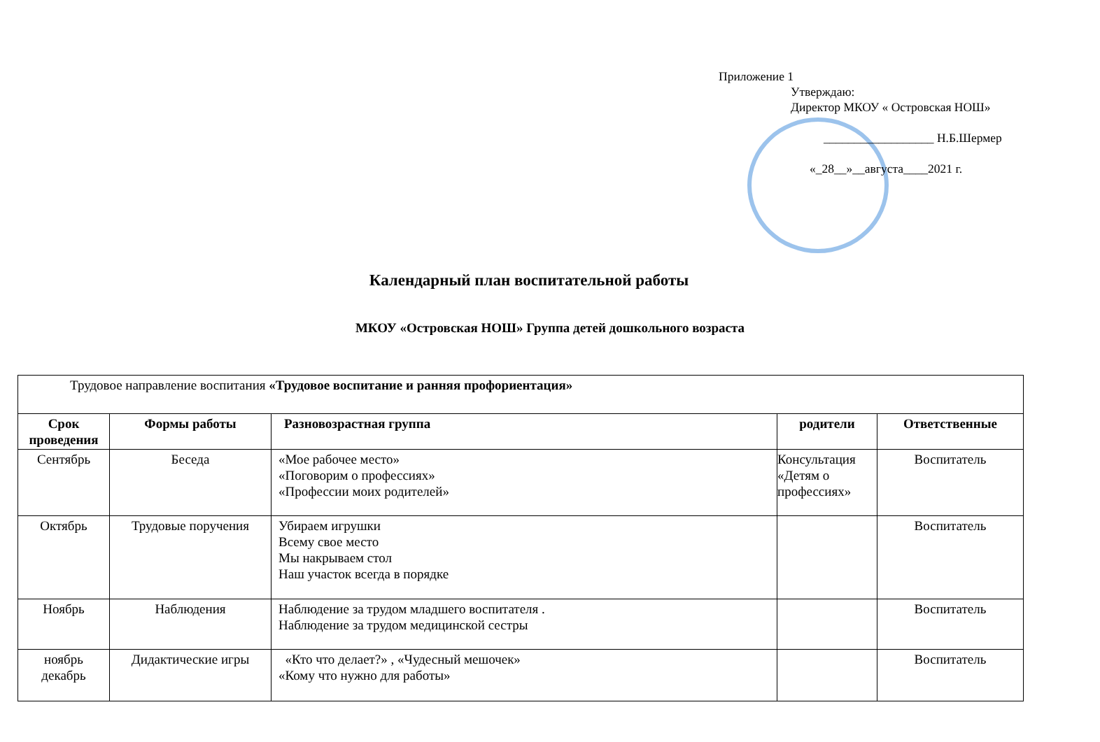Приложение 1
Утверждаю:
Директор МКОУ « Островская НОШ»
__________________ Н.Б.Шермер
«_28__»__августа____2021 г.
Календарный план воспитательной работы
МКОУ «Островская НОШ» Группа детей дошкольного возраста
| Трудовое направление воспитания «Трудовое воспитание и ранняя профориентация» | | | | |
| Срок проведения | Формы работы | Разновозрастная группа | родители | Ответственные |
| Сентябрь | Беседа | «Мое рабочее место» «Поговорим о профессиях» «Профессии моих родителей» | Консультация «Детям о профессиях» | Воспитатель |
| Октябрь | Трудовые поручения | Убираем игрушки Всему свое место Мы накрываем стол Наш участок всегда в порядке | | Воспитатель |
| Ноябрь | Наблюдения | Наблюдение за трудом младшего воспитателя . Наблюдение за трудом медицинской сестры | | Воспитатель |
| ноябрь декабрь | Дидактические игры | «Кто что делает?» , «Чудесный мешочек» «Кому что нужно для работы» | | Воспитатель |